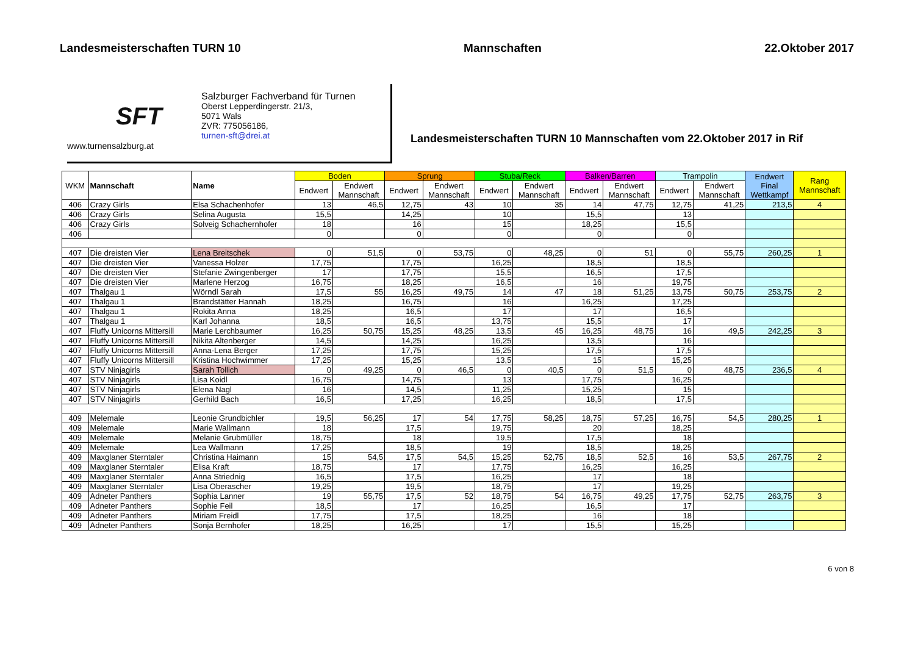Landesmeisterschaften TURN 10 Mannschaften 22.Oktober 2017
SFT
www.turnensalzburg.at
Salzburger Fachverband für Turnen
Oberst Lepperdingerstr. 21/3,
5071 Wals
ZVR: 775056186,
turnen-sft@drei.at
Landesmeisterschaften TURN 10 Mannschaften vom 22.Oktober 2017 in Rif
| WKM | Mannschaft | Name | Boden | | Sprung | | Stuba/Reck | | Balken/Barren | | Trampolin | | Endwert Final Wettkampf | Rang Mannschaft |
| --- | --- | --- | --- | --- | --- | --- | --- | --- | --- | --- | --- | --- | --- | --- |
| | | | Endwert | Endwert Mannschaft | Endwert | Endwert Mannschaft | Endwert | Endwert Mannschaft | Endwert | Endwert Mannschaft | Endwert | Endwert Mannschaft | | |
| 406 | Crazy Girls | Elsa Schachenhofer | 13 | 46,5 | 12,75 | 43 | 10 | 35 | 14 | 47,75 | 12,75 | 41,25 | 213,5 | 4 |
| 406 | Crazy Girls | Selina Augusta | 15,5 | | 14,25 | | 10 | | 15,5 | | 13 | | | |
| 406 | Crazy Girls | Solveig Schachernhofer | 18 | | 16 | | 15 | | 18,25 | | 15,5 | | | |
| 406 | | | 0 | | 0 | | 0 | | 0 | | 0 | | | |
| 407 | Die dreisten Vier | Lena Breitschek | 0 | 51,5 | 0 | 53,75 | 0 | 48,25 | 0 | 51 | 0 | 55,75 | 260,25 | 1 |
| 407 | Die dreisten Vier | Vanessa Holzer | 17,75 | | 17,75 | | 16,25 | | 18,5 | | 18,5 | | | |
| 407 | Die dreisten Vier | Stefanie Zwingenberger | 17 | | 17,75 | | 15,5 | | 16,5 | | 17,5 | | | |
| 407 | Die dreisten Vier | Marlene Herzog | 16,75 | | 18,25 | | 16,5 | | 16 | | 19,75 | | | |
| 407 | Thalgau 1 | Wörndl Sarah | 17,5 | 55 | 16,25 | 49,75 | 14 | 47 | 18 | 51,25 | 13,75 | 50,75 | 253,75 | 2 |
| 407 | Thalgau 1 | Brandstätter Hannah | 18,25 | | 16,75 | | 16 | | 16,25 | | 17,25 | | | |
| 407 | Thalgau 1 | Rokita Anna | 18,25 | | 16,5 | | 17 | | 17 | | 16,5 | | | |
| 407 | Thalgau 1 | Karl Johanna | 18,5 | | 16,5 | | 13,75 | | 15,5 | | 17 | | | |
| 407 | Fluffy Unicorns Mittersill | Marie Lerchbaumer | 16,25 | 50,75 | 15,25 | 48,25 | 13,5 | 45 | 16,25 | 48,75 | 16 | 49,5 | 242,25 | 3 |
| 407 | Fluffy Unicorns Mittersill | Nikita Altenberger | 14,5 | | 14,25 | | 16,25 | | 13,5 | | 16 | | | |
| 407 | Fluffy Unicorns Mittersill | Anna-Lena Berger | 17,25 | | 17,75 | | 15,25 | | 17,5 | | 17,5 | | | |
| 407 | Fluffy Unicorns Mittersill | Kristina Hochwimmer | 17,25 | | 15,25 | | 13,5 | | 15 | | 15,25 | | | |
| 407 | STV Ninjagirls | Sarah Tollich | 0 | 49,25 | 0 | 46,5 | 0 | 40,5 | 0 | 51,5 | 0 | 48,75 | 236,5 | 4 |
| 407 | STV Ninjagirls | Lisa Koidl | 16,75 | | 14,75 | | 13 | | 17,75 | | 16,25 | | | |
| 407 | STV Ninjagirls | Elena Nagl | 16 | | 14,5 | | 11,25 | | 15,25 | | 15 | | | |
| 407 | STV Ninjagirls | Gerhild Bach | 16,5 | | 17,25 | | 16,25 | | 18,5 | | 17,5 | | | |
| 409 | Melemale | Leonie Grundbichler | 19,5 | 56,25 | 17 | 54 | 17,75 | 58,25 | 18,75 | 57,25 | 16,75 | 54,5 | 280,25 | 1 |
| 409 | Melemale | Marie Wallmann | 18 | | 17,5 | | 19,75 | | 20 | | 18,25 | | | |
| 409 | Melemale | Melanie Grubmüller | 18,75 | | 18 | | 19,5 | | 17,5 | | 18 | | | |
| 409 | Melemale | Lea Wallmann | 17,25 | | 18,5 | | 19 | | 18,5 | | 18,25 | | | |
| 409 | Maxglaner Sterntaler | Christina Haimann | 15 | 54,5 | 17,5 | 54,5 | 15,25 | 52,75 | 18,5 | 52,5 | 16 | 53,5 | 267,75 | 2 |
| 409 | Maxglaner Sterntaler | Elisa Kraft | 18,75 | | 17 | | 17,75 | | 16,25 | | 16,25 | | | |
| 409 | Maxglaner Sterntaler | Anna Striednig | 16,5 | | 17,5 | | 16,25 | | 17 | | 18 | | | |
| 409 | Maxglaner Sterntaler | Lisa Oberascher | 19,25 | | 19,5 | | 18,75 | | 17 | | 19,25 | | | |
| 409 | Adneter Panthers | Sophia Lanner | 19 | 55,75 | 17,5 | 52 | 18,75 | 54 | 16,75 | 49,25 | 17,75 | 52,75 | 263,75 | 3 |
| 409 | Adneter Panthers | Sophie Feil | 18,5 | | 17 | | 16,25 | | 16,5 | | 17 | | | |
| 409 | Adneter Panthers | Miriam Freidl | 17,75 | | 17,5 | | 18,25 | | 16 | | 18 | | | |
| 409 | Adneter Panthers | Sonja Bernhofer | 18,25 | | 16,25 | | 17 | | 15,5 | | 15,25 | | | |
6 von 8